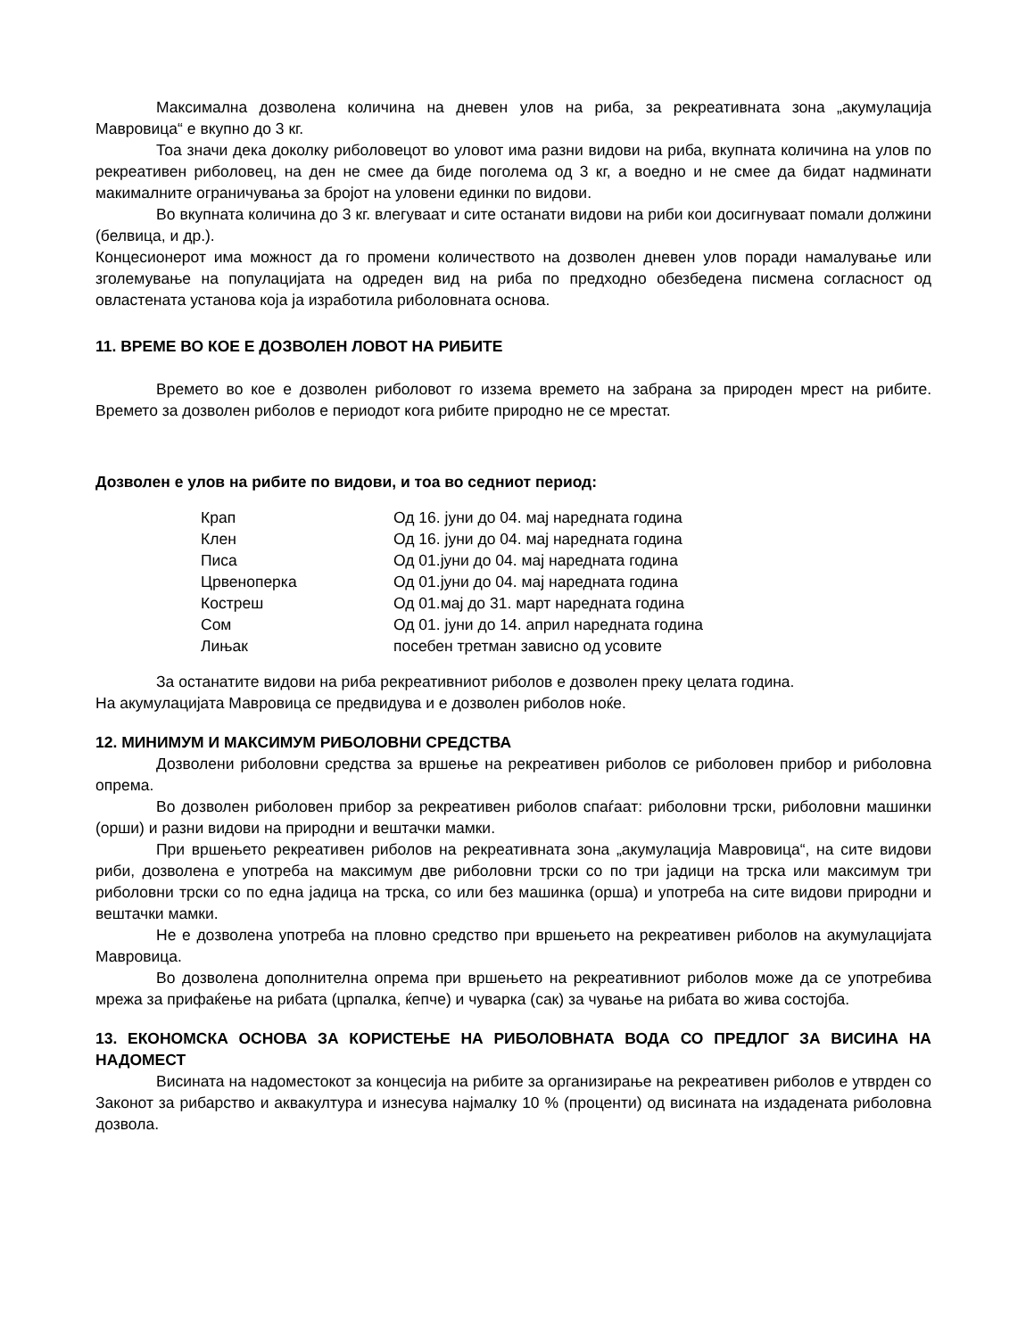Максимална дозволена количина на дневен улов на риба, за рекреативната зона „акумулација Мавровица“ е вкупно до 3 кг.
Тоа значи дека доколку риболовецот во уловот има разни видови на риба, вкупната количина на улов по рекреативен риболовец, на ден не смее да биде поголема од 3 кг, а воедно и не смее да бидат надминати макималните ограничувања за бројот на уловени единки по видови.
Во вкупната количина до 3 кг. влегуваат и сите останати видови на риби кои досигнуваат помали должини (белвица, и др.).
Концесионерот има можност да го промени количеството на дозволен дневен улов поради намалување или зголемување на популацијата на одреден вид на риба по предходно обезбедена писмена согласност од овластената установа која ја изработила риболовната основа.
11. ВРЕМЕ ВО КОЕ Е ДОЗВОЛЕН ЛОВОТ НА РИБИТЕ
Времето во кое е дозволен риболовот го иззема времето на забрана за природен мрест на рибите. Времето за дозволен риболов е периодот кога рибите природно не се мрестат.
Дозволен е улов на рибите по видови, и тоа во седниот период:
| Крап | Од 16. јуни до 04. мај наредната година |
| Клен | Од 16. јуни до 04. мај наредната година |
| Писа | Од 01.јуни до 04. мај наредната година |
| Црвеноперка | Од 01.јуни до 04. мај наредната година |
| Костреш | Од 01.мај до 31. март наредната година |
| Сом | Од 01. јуни до 14. април наредната година |
| Лињак | посебен третман зависно од усовите |
За останатите видови на риба рекреативниот риболов е дозволен преку целата година.
На акумулацијата Мавровица се предвидува и е дозволен риболов ноќе.
12. МИНИМУМ И МАКСИМУМ РИБОЛОВНИ СРЕДСТВА
Дозволени риболовни средства за вршење на рекреативен риболов се риболовен прибор и риболовна опрема.
Во дозволен риболовен прибор за рекреативен риболов спаѓаат: риболовни трски, риболовни машинки (орши) и разни видови на природни и вештачки мамки.
При вршењето рекреативен риболов на рекреативната зона „акумулација Мавровица“, на сите видови риби, дозволена е употреба на максимум две риболовни трски со по три јадици на трска или максимум три риболовни трски со по една јадица на трска, со или без машинка (орша) и употреба на сите видови природни и вештачки мамки.
Не е дозволена употреба на пловно средство при вршењето на рекреативен риболов на акумулацијата Мавровица.
Во дозволена дополнителна опрема при вршењето на рекреативниот риболов може да се употребива мрежа за прифаќење на рибата (црпалка, ќепче) и чуварка (сак) за чување на рибата во жива состојба.
13. ЕКОНОМСКА ОСНОВА ЗА КОРИСТЕЊЕ НА РИБОЛОВНАТА ВОДА СО ПРЕДЛОГ ЗА ВИСИНА НА НАДОМЕСТ
Висината на надоместокот за концесија на рибите за организирање на рекреативен риболов е утврден со Законот за рибарство и аквакултура и изнесува најмалку 10 % (проценти) од висината на издадената риболовна дозвола.